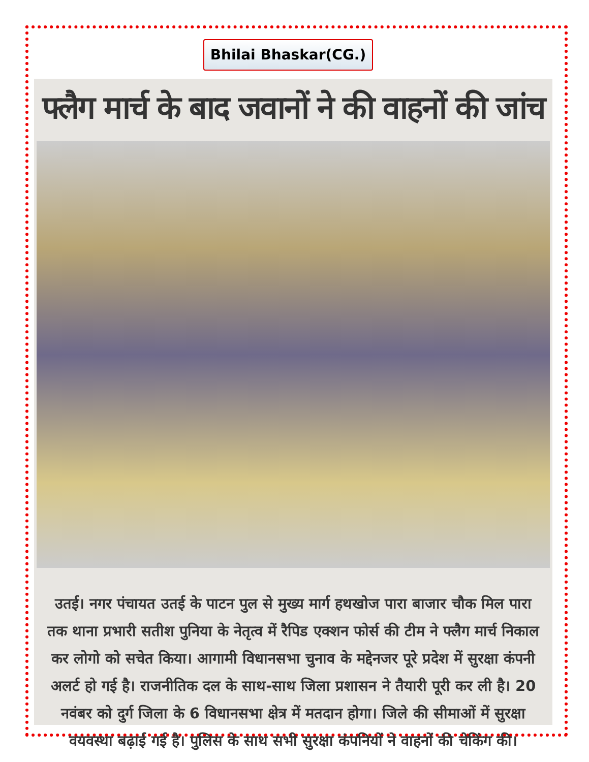Bhilai Bhaskar(CG.)
फ्लैग मार्च के बाद जवानों ने की वाहनों की जांच
उतई। नगर पंचायत उतई के पाटन पुल से मुख्य मार्ग हथखोज पारा बाजार चौक मिल पारा तक थाना प्रभारी सतीश पुनिया के नेतृत्व में रैपिड एक्शन फोर्स की टीम ने फ्लैग मार्च निकाल कर लोगो को सचेत किया। आगामी विधानसभा चुनाव के मद्देनजर पूरे प्रदेश में सुरक्षा कंपनी अलर्ट हो गई है। राजनीतिक दल के साथ-साथ जिला प्रशासन ने तैयारी पूरी कर ली है। 20 नवंबर को दुर्ग जिला के 6 विधानसभा क्षेत्र में मतदान होगा। जिले की सीमाओं में सुरक्षा वयवस्था बढ़ाई गई है। पुलिस के साथ सभी सुरक्षा कंपनियों ने वाहनों की चेकिंग की।